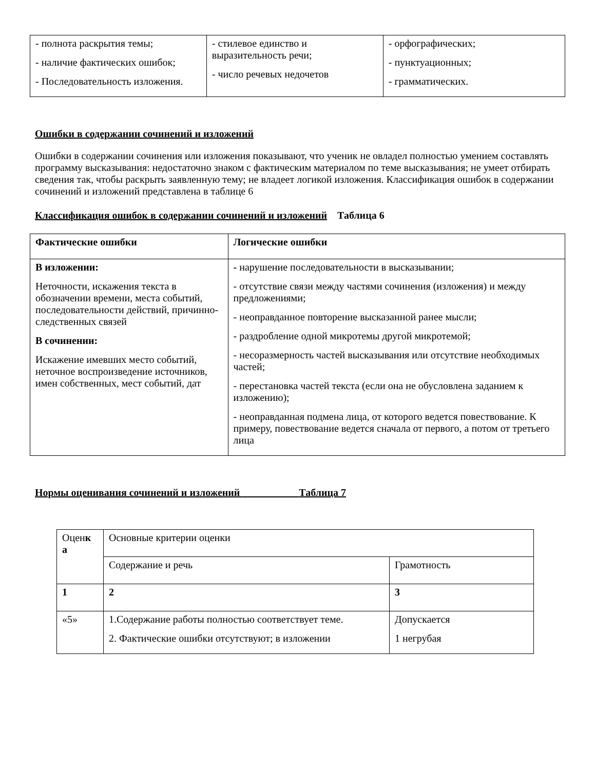| - полнота раскрытия темы; - наличие фактических ошибок; - Последовательность изложения. | - стилевое единство и выразительность речи; - число речевых недочетов | - орфографических; - пунктуационных; - грамматических. |
Ошибки в содержании сочинений и изложений
Ошибки в содержании сочинения или изложения показывают, что ученик не овладел полностью умением составлять программу высказывания: недостаточно знаком с фактическим материалом по теме высказывания; не умеет отбирать сведения так, чтобы раскрыть заявленную тему; не владеет логикой изложения. Классификация ошибок в содержании сочинений и изложений представлена в таблице 6
Классификация ошибок в содержании сочинений и изложений Таблица 6
| Фактические ошибки | Логические ошибки |
| --- | --- |
| В изложении: Неточности, искажения текста в обозначении времени, места событий, последовательности действий, причинно-следственных связей В сочинении: Искажение имевших место событий, неточное воспроизведение источников, имен собственных, мест событий, дат | - нарушение последовательности в высказывании; - отсутствие связи между частями сочинения (изложения) и между предложениями; - неоправданное повторение высказанной ранее мысли; - раздробление одной микротемы другой микротемой; - несоразмерность частей высказывания или отсутствие необходимых частей; - перестановка частей текста (если она не обусловлена заданием к изложению); - неоправданная подмена лица, от которого ведется повествование. К примеру, повествование ведется сначала от первого, а потом от третьего лица |
Нормы оценивания сочинений и изложений Таблица 7
| Оцен к а | Основные критерии оценки | |
| | Содержание и речь | Грамотность |
| 1 | 2 | 3 |
| «5» | 1.Содержание работы полностью соответствует теме. 2. Фактические ошибки отсутствуют; в изложении | Допускается 1 негрубая |